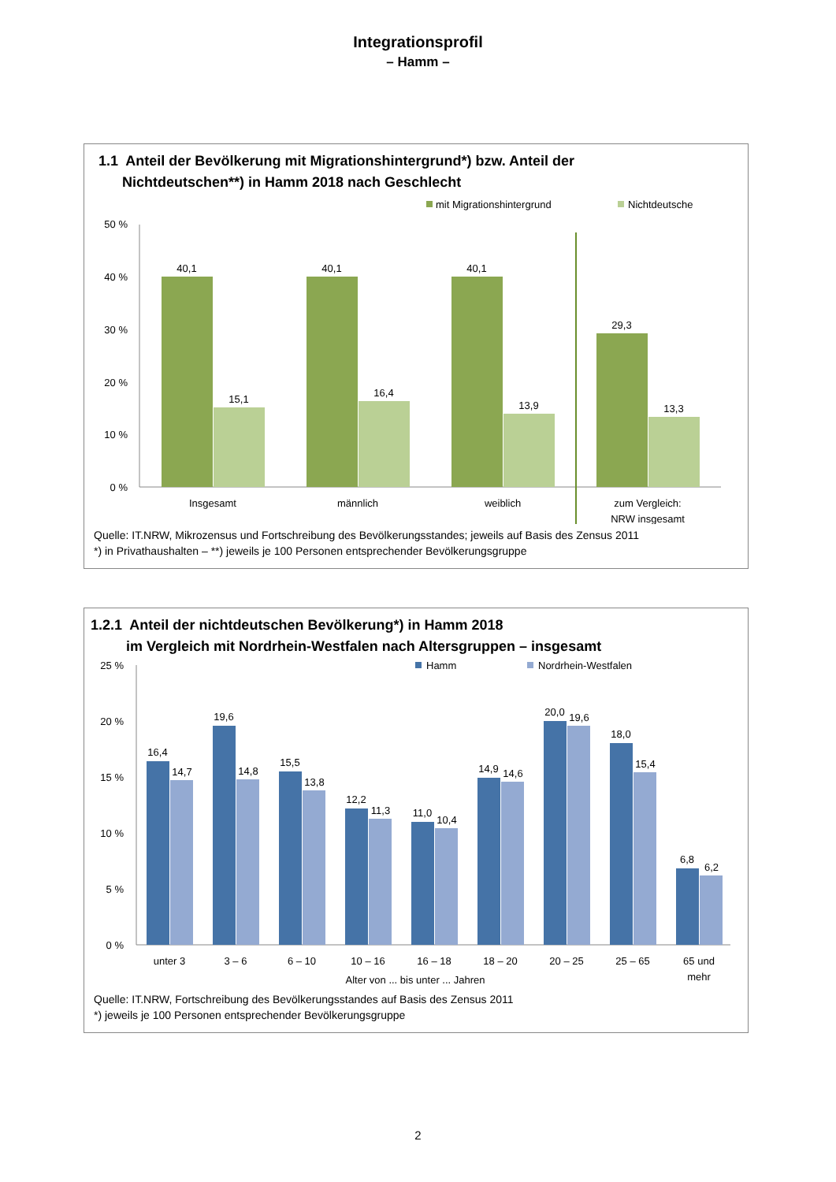Integrationsprofil
– Hamm –
1.1 Anteil der Bevölkerung mit Migrationshintergrund*) bzw. Anteil der
Nichtdeutschen**) in Hamm 2018 nach Geschlecht
mit Migrationshintergrund
Nichtdeutsche
50 %
40 %
30 %
20 %
10 %
0 %
40,1
15,1
40,1
16,4
40,1
13,9
29,3
13,3
Insgesamt
männlich
weiblich
zum Vergleich:
NRW insgesamt
Quelle: IT.NRW, Mikrozensus und Fortschreibung des Bevölkerungsstandes; jeweils auf Basis des Zensus 2011
*) in Privathaushalten – **) jeweils je 100 Personen entsprechender Bevölkerungsgruppe
1.2.1 Anteil der nichtdeutschen Bevölkerung*) in Hamm 2018
im Vergleich mit Nordrhein-Westfalen nach Altersgruppen – insgesamt
Hamm
Nordrhein-Westfalen
25 %
20 %
15 %
10 %
5 %
0 %
16,4
14,7
19,6
14,8
15,5
13,8
12,2
11,3
11,0
10,4
14,9
14,6
20,0
19,6
18,0
15,4
6,8
6,2
unter 3
3 – 6
6 – 10
10 – 16
16 – 18
18 – 20
20 – 25
25 – 65
65 und
mehr
Alter von ... bis unter ... Jahren
Quelle: IT.NRW, Fortschreibung des Bevölkerungsstandes auf Basis des Zensus 2011
*) jeweils je 100 Personen entsprechender Bevölkerungsgruppe
2